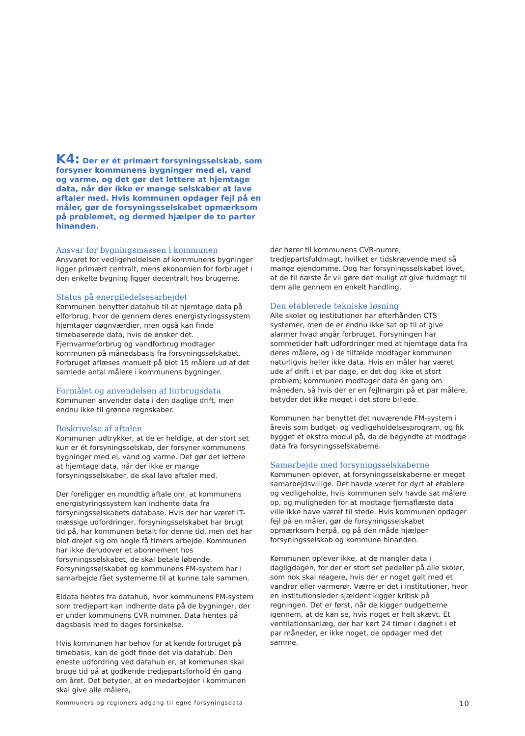K4: Der er ét primært forsyningsselskab, som forsyner kommunens bygninger med el, vand og varme, og det gør det lettere at hjemtage data, når der ikke er mange selskaber at lave aftaler med. Hvis kommunen opdager fejl på en måler, gør de forsyningsselskabet opmærksom på problemet, og dermed hjælper de to parter hinanden.
Ansvar for bygningsmassen i kommunen
Ansvaret for vedligeholdelsen af kommunens bygninger ligger primært centralt, mens økonomien for forbruget i den enkelte bygning ligger decentralt hos brugerne.
Status på energiledelsesarbejdet
Kommunen benytter datahub til at hjemtage data på elforbrug, hvor de gennem deres energistyringssystem hjemtager døgnværdier, men også kan finde timebaserede data, hvis de ønsker det. Fjernvarmeforbrug og vandforbrug modtager kommunen på månedsbasis fra forsyningsselskabet. Forbruget aflæses manuelt på blot 15 målere ud af det samlede antal målere i kommunens bygninger.
Formålet og anvendelsen af forbrugsdata
Kommunen anvender data i den daglige drift, men endnu ikke til grønne regnskaber.
Beskrivelse af aftalen
Kommunen udtrykker, at de er heldige, at der stort set kun er ét forsyningsselskab, der forsyner kommunens bygninger med el, vand og varme. Det gør det lettere at hjemtage data, når der ikke er mange forsyningsselskaber, de skal lave aftaler med.
Der foreligger en mundtlig aftale om, at kommunens energistyringssystem kan indhente data fra forsyningsselskabets database. Hvis der har været IT-mæssige udfordringer, forsyningsselskabet har brugt tid på, har kommunen betalt for denne tid, men det har blot drejet sig om nogle få timers arbejde. Kommunen har ikke derudover et abonnement hos forsyningsselskabet, de skal betale løbende. Forsyningsselskabet og kommunens FM-system har i samarbejde fået systemerne til at kunne tale sammen.
Eldata hentes fra datahub, hvor kommunens FM-system som tredjepart kan indhente data på de bygninger, der er under kommunens CVR nummer. Data hentes på dagsbasis med to dages forsinkelse.
Hvis kommunen har behov for at kende forbruget på timebasis, kan de godt finde det via datahub. Den eneste udfordring ved datahub er, at kommunen skal bruge tid på at godkende tredjepartsforhold én gang om året. Det betyder, at en medarbejder i kommunen skal give alle målere,
der hører til kommunens CVR-numre, tredjepartsfuldmagt, hvilket er tidskrævende med så mange ejendomme. Dog har forsyningsselskabet lovet, at de til næste år vil gøre det muligt at give fuldmagt til dem alle gennem en enkelt handling.
Den etablerede tekniske løsning
Alle skoler og institutioner har efterhånden CTS systemer, men de er endnu ikke sat op til at give alarmer hvad angår forbruget. Forsyningen har sommetider haft udfordringer med at hjemtage data fra deres målere, og i de tilfælde modtager kommunen naturligvis heller ikke data. Hvis en måler har været ude af drift i et par dage, er det dog ikke et stort problem; kommunen modtager data én gang om måneden, så hvis der er en fejlmargin på et par målere, betyder det ikke meget i det store billede.
Kommunen har benyttet det nuværende FM-system i årevis som budget- og vedligeholdelsesprogram, og fik bygget et ekstra modul på, da de begyndte at modtage data fra forsyningsselskaberne.
Samarbejde med forsyningsselskaberne
Kommunen oplever, at forsyningsselskaberne er meget samarbejdsvillige. Det havde været for dyrt at etablere og vedligeholde, hvis kommunen selv havde sat målere op, og muligheden for at modtage fjernaflæste data ville ikke have været til stede. Hvis kommunen opdager fejl på en måler, gør de forsyningsselskabet opmærksom herpå, og på den måde hjælper forsyningsselskab og kommune hinanden.
Kommunen oplever ikke, at de mangler data i dagligdagen, for der er stort set pedeller på alle skoler, som nok skal reagere, hvis der er noget galt med et vandrør eller varmerør. Værre er det i institutioner, hvor en institutionsleder sjældent kigger kritisk på regningen. Det er først, når de kigger budgetterne igennem, at de kan se, hvis noget er helt skævt. Et ventilationsanlæg, der har kørt 24 timer i døgnet i et par måneder, er ikke noget, de opdager med det samme.
Kommuners og regioners adgang til egne forsyningsdata 10